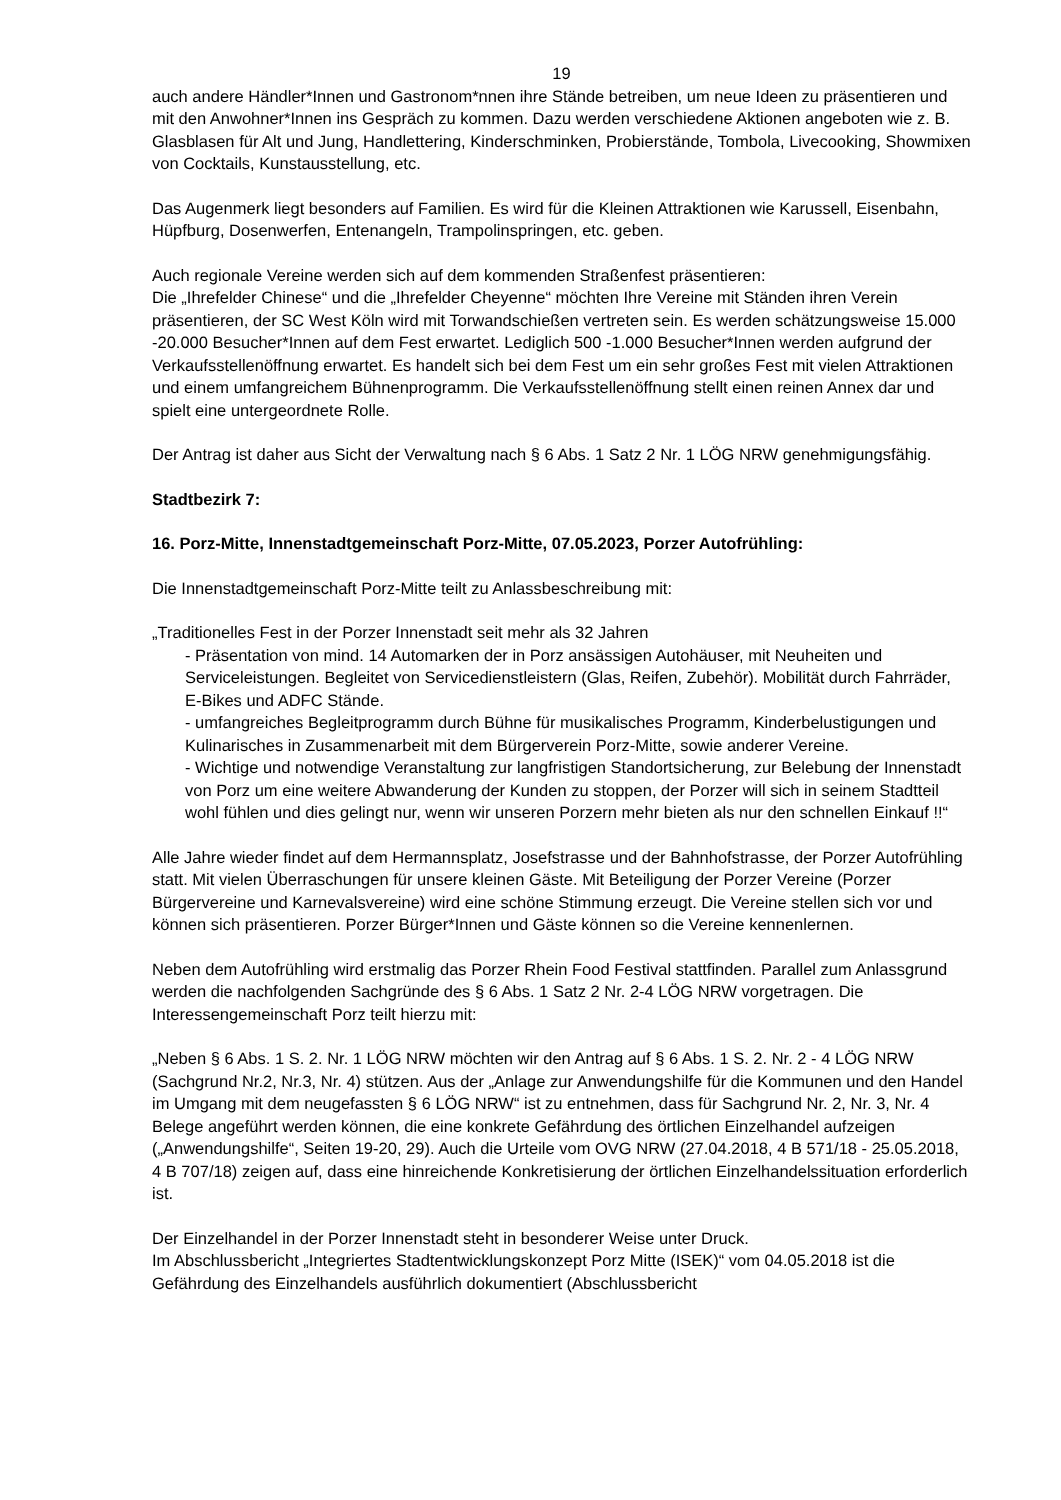19
auch andere Händler*Innen und Gastronom*nnen ihre Stände betreiben, um neue Ideen zu präsentieren und mit den Anwohner*Innen ins Gespräch zu kommen. Dazu werden verschiedene Aktionen angeboten wie z. B. Glasblasen für Alt und Jung, Handlettering, Kinderschminken, Probierstände, Tombola, Livecooking, Showmixen von Cocktails, Kunstausstellung, etc.
Das Augenmerk liegt besonders auf Familien. Es wird für die Kleinen Attraktionen wie Karussell, Eisenbahn, Hüpfburg, Dosenwerfen, Entenangeln, Trampolinspringen, etc. geben.
Auch regionale Vereine werden sich auf dem kommenden Straßenfest präsentieren:
Die „Ihrefelder Chinese“ und die „Ihrefelder Cheyenne“ möchten Ihre Vereine mit Ständen ihren Verein präsentieren, der SC West Köln wird mit Torwandschießen vertreten sein. Es werden schätzungsweise 15.000 -20.000 Besucher*Innen auf dem Fest erwartet. Lediglich 500 -1.000 Besucher*Innen werden aufgrund der Verkaufsstellenöffnung erwartet. Es handelt sich bei dem Fest um ein sehr großes Fest mit vielen Attraktionen und einem umfangreichem Bühnenprogramm. Die Verkaufsstellenöffnung stellt einen reinen Annex dar und spielt eine untergeordnete Rolle.
Der Antrag ist daher aus Sicht der Verwaltung nach § 6 Abs. 1 Satz 2 Nr. 1 LÖG NRW genehmigungsfähig.
Stadtbezirk 7:
16. Porz-Mitte, Innenstadtgemeinschaft Porz-Mitte, 07.05.2023, Porzer Autofrühling:
Die Innenstadtgemeinschaft Porz-Mitte teilt zu Anlassbeschreibung mit:
„Traditionelles Fest in der Porzer Innenstadt seit mehr als 32 Jahren
- Präsentation von mind. 14 Automarken der in Porz ansässigen Autohäuser, mit Neuheiten und Serviceleistungen. Begleitet von Servicedienstleistern (Glas, Reifen, Zubehör). Mobilität durch Fahrräder, E-Bikes und ADFC Stände.
- umfangreiches Begleitprogramm durch Bühne für musikalisches Programm, Kinderbelustigungen und Kulinarisches in Zusammenarbeit mit dem Bürgerverein Porz-Mitte, sowie anderer Vereine.
- Wichtige und notwendige Veranstaltung zur langfristigen Standortsicherung, zur Belebung der Innenstadt von Porz um eine weitere Abwanderung der Kunden zu stoppen, der Porzer will sich in seinem Stadtteil wohl fühlen und dies gelingt nur, wenn wir unseren Porzern mehr bieten als nur den schnellen Einkauf !!“
Alle Jahre wieder findet auf dem Hermannsplatz, Josefstrasse und der Bahnhofstrasse, der Porzer Autofrühling statt. Mit vielen Überraschungen für unsere kleinen Gäste. Mit Beteiligung der Porzer Vereine (Porzer Bürgervereine und Karnevalsvereine) wird eine schöne Stimmung erzeugt. Die Vereine stellen sich vor und können sich präsentieren. Porzer Bürger*Innen und Gäste können so die Vereine kennenlernen.
Neben dem Autofrühling wird erstmalig das Porzer Rhein Food Festival stattfinden. Parallel zum Anlassgrund werden die nachfolgenden Sachgründe des § 6 Abs. 1 Satz 2 Nr. 2-4 LÖG NRW vorgetragen. Die Interessengemeinschaft Porz teilt hierzu mit:
„Neben § 6 Abs. 1 S. 2. Nr. 1 LÖG NRW möchten wir den Antrag auf § 6 Abs. 1 S. 2. Nr. 2 - 4 LÖG NRW (Sachgrund Nr.2, Nr.3, Nr. 4) stützen. Aus der „Anlage zur Anwendungshilfe für die Kommunen und den Handel im Umgang mit dem neugefassten § 6 LÖG NRW“ ist zu entnehmen, dass für Sachgrund Nr. 2, Nr. 3, Nr. 4 Belege angeführt werden können, die eine konkrete Gefährdung des örtlichen Einzelhandel aufzeigen („Anwendungshilfe“, Seiten 19-20, 29). Auch die Urteile vom OVG NRW (27.04.2018, 4 B 571/18 - 25.05.2018, 4 B 707/18) zeigen auf, dass eine hinreichende Konkretisierung der örtlichen Einzelhandelssituation erforderlich ist.
Der Einzelhandel in der Porzer Innenstadt steht in besonderer Weise unter Druck.
Im Abschlussbericht „Integriertes Stadtentwicklungskonzept Porz Mitte (ISEK)“ vom 04.05.2018 ist die Gefährdung des Einzelhandels ausführlich dokumentiert (Abschlussbericht